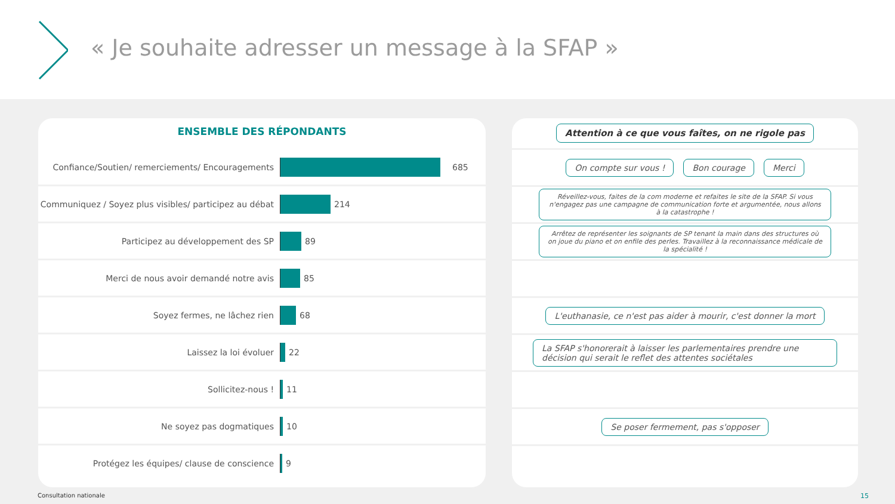« Je souhaite adresser un message à la SFAP »
ENSEMBLE DES RÉPONDANTS
Confiance/Soutien/ remerciements/ Encouragements
685
Communiquez / Soyez plus visibles/ participez au débat
214
Participez au développement des SP 89
Merci de nous avoir demandé notre avis 85
Soyez fermes, ne lâchez rien 68
Laissez la loi évoluer 22
Sollicitez-nous ! 11
Ne soyez pas dogmatiques 10
Protégez les équipes/ clause de conscience 9
Attention à ce que vous faîtes, on ne rigole pas
On compte sur vous ! Bon courage Merci
Réveillez-vous, faites de la com moderne et refaites le site de la SFAP. Si vous n'engagez pas une campagne de communication forte et argumentée, nous allons à la catastrophe !
Arrêtez de représenter les soignants de SP tenant la main dans des structures où on joue du piano et on enfile des perles. Travaillez à la reconnaissance médicale de la spécialité !
L'euthanasie, ce n'est pas aider à mourir, c'est donner la mort
La SFAP s'honorerait à laisser les parlementaires prendre une décision qui serait le reflet des attentes sociétales
Se poser fermement, pas s'opposer
Consultation nationale 15